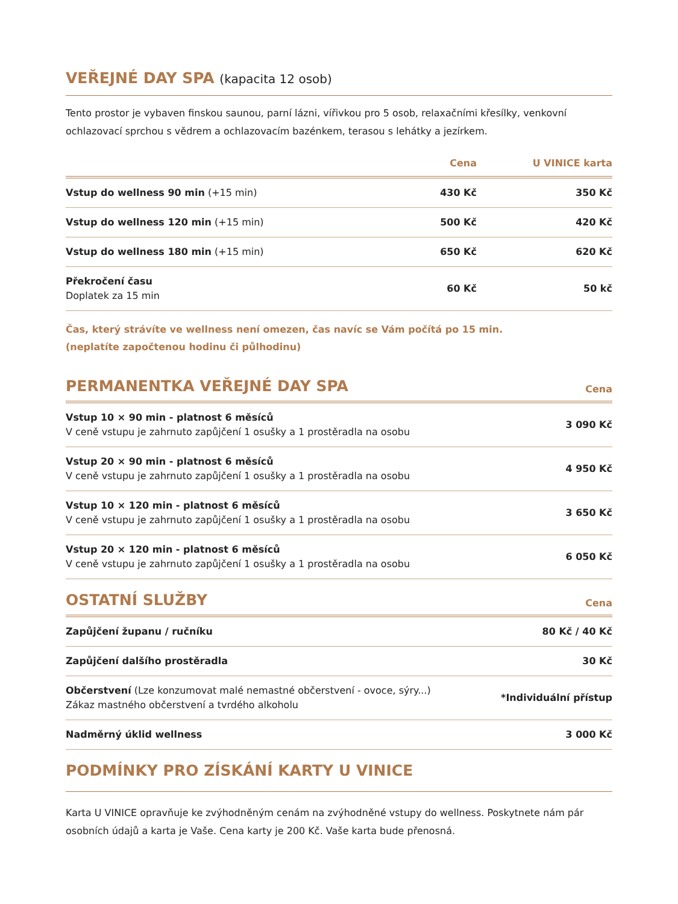VEŘEJNÉ DAY SPA (kapacita 12 osob)
Tento prostor je vybaven finskou saunou, parní lázni, vířivkou pro 5 osob, relaxačními křesílky, venkovní ochlazovací sprchou s vědrem a ochlazovacím bazénkem, terasou s lehátky a jezírkem.
| | Cena | U VINICE karta |
| --- | --- | --- |
| Vstup do wellness 90 min (+15 min) | 430 Kč | 350 Kč |
| Vstup do wellness 120 min (+15 min) | 500 Kč | 420 Kč |
| Vstup do wellness 180 min (+15 min) | 650 Kč | 620 Kč |
| Překročení času Doplatek za 15 min | 60 Kč | 50 kč |
Čas, který strávíte ve wellness není omezen, čas navíc se Vám počítá po 15 min.
(neplatíte započtenou hodinu či půlhodinu)
PERMANENTKA VEŘEJNÉ DAY SPA
Cena
| Vstup 10 × 90 min - platnost 6 měsíců V ceně vstupu je zahrnuto zapůjčení 1 osušky a 1 prostěradla na osobu | 3 090 Kč |
| Vstup 20 × 90 min - platnost 6 měsíců V ceně vstupu je zahrnuto zapůjčení 1 osušky a 1 prostěradla na osobu | 4 950 Kč |
| Vstup 10 × 120 min - platnost 6 měsíců V ceně vstupu je zahrnuto zapůjčení 1 osušky a 1 prostěradla na osobu | 3 650 Kč |
| Vstup 20 × 120 min - platnost 6 měsíců V ceně vstupu je zahrnuto zapůjčení 1 osušky a 1 prostěradla na osobu | 6 050 Kč |
OSTATNÍ SLUŽBY
Cena
| Zapůjčení županu / ručníku | 80 Kč / 40 Kč |
| Zapůjčení dalšího prostěradla | 30 Kč |
| Občerstvení (Lze konzumovat malé nemastné občerstvení - ovoce, sýry...) Zákaz mastného občerstvení a tvrdého alkoholu | *Individuální přístup |
| Nadměrný úklid wellness | 3 000 Kč |
PODMÍNKY PRO ZÍSKÁNÍ KARTY U VINICE
Karta U VINICE opravňuje ke zvýhodněným cenám na zvýhodněné vstupy do wellness. Poskytnete nám pár osobních údajů a karta je Vaše. Cena karty je 200 Kč. Vaše karta bude přenosná.